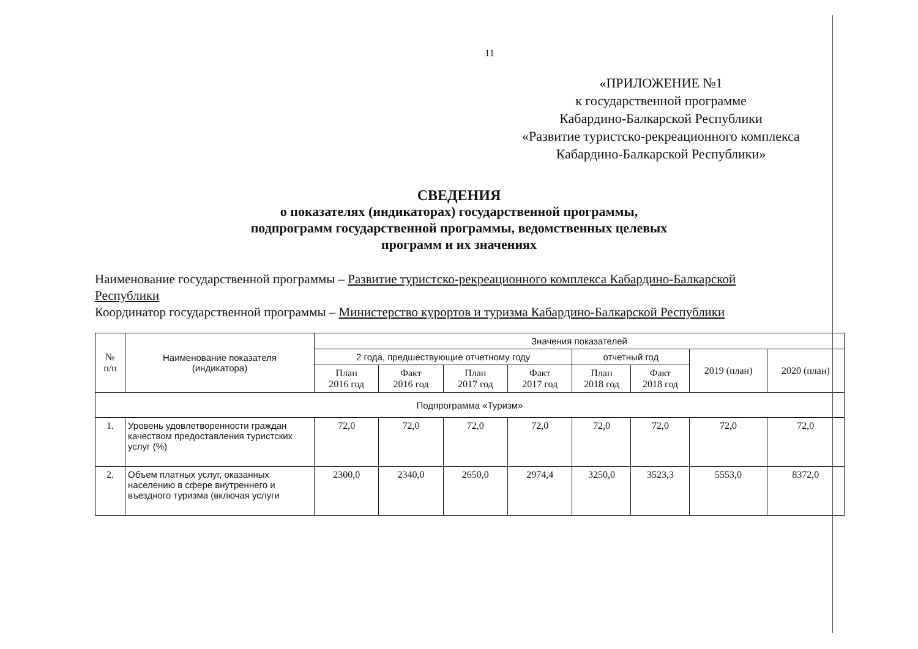11
«ПРИЛОЖЕНИЕ №1
к государственной программе
Кабардино-Балкарской Республики
«Развитие туристско-рекреационного комплекса
Кабардино-Балкарской Республики»
СВЕДЕНИЯ
о показателях (индикаторах) государственной программы,
подпрограмм государственной программы, ведомственных целевых
программ и их значениях
Наименование государственной программы – Развитие туристско-рекреационного комплекса Кабардино-Балкарской Республики
Координатор государственной программы – Министерство курортов и туризма Кабардино-Балкарской Республики
| № п/п | Наименование показателя (индикатора) | Значения показателей | | | | | | | |
| --- | --- | --- | --- | --- | --- | --- | --- | --- | --- |
| | | 2 года, предшествующие отчетному году | | | | отчетный год | | 2019 (план) | 2020 (план) |
| | | План 2016 год | Факт 2016 год | План 2017 год | Факт 2017 год | План 2018 год | Факт 2018 год | | |
| Подпрограмма «Туризм» | | | | | | | | | |
| 1. | Уровень удовлетворенности граждан качеством предоставления туристских услуг (%) | 72,0 | 72,0 | 72,0 | 72,0 | 72,0 | 72,0 | 72,0 | 72,0 |
| 2. | Объем платных услуг, оказанных населению в сфере внутреннего и въездного туризма (включая услуги | 2300,0 | 2340,0 | 2650,0 | 2974,4 | 3250,0 | 3523,3 | 5553,0 | 8372,0 |